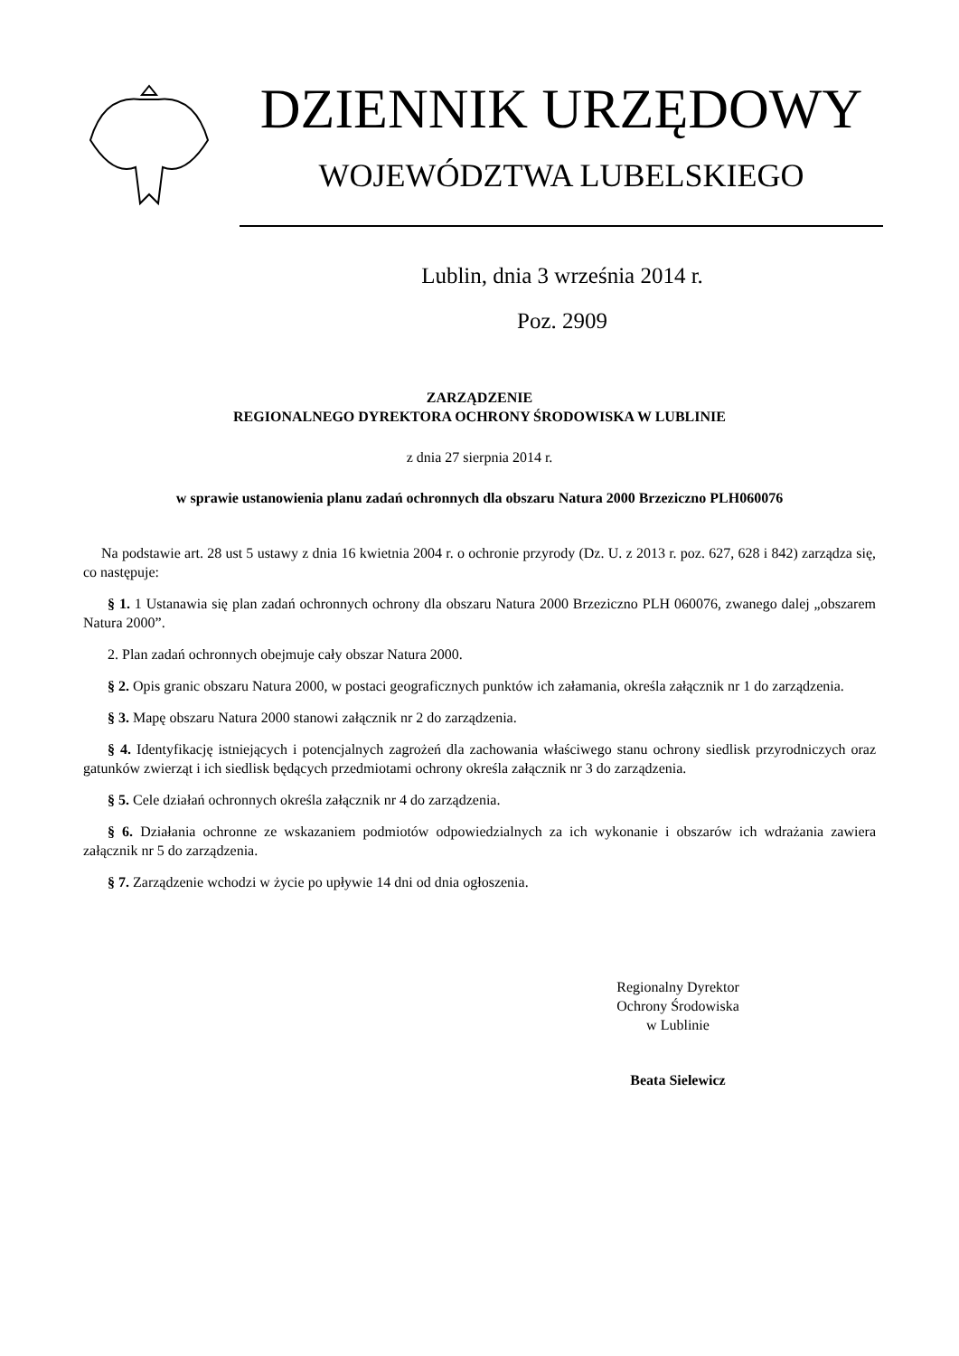DZIENNIK URZĘDOWY
WOJEWÓDZTWA LUBELSKIEGO
Lublin, dnia 3 września 2014 r.
Poz. 2909
ZARZĄDZENIE
REGIONALNEGO DYREKTORA OCHRONY ŚRODOWISKA W LUBLINIE
z dnia 27 sierpnia 2014 r.
w sprawie ustanowienia planu zadań ochronnych dla obszaru Natura 2000 Brzeziczno PLH060076
Na podstawie art. 28 ust 5 ustawy z dnia 16 kwietnia 2004 r. o ochronie przyrody (Dz. U. z 2013 r. poz. 627, 628 i 842) zarządza się, co następuje:
§ 1. 1 Ustanawia się plan zadań ochronnych ochrony dla obszaru Natura 2000 Brzeziczno PLH 060076, zwanego dalej „obszarem Natura 2000”.
2. Plan zadań ochronnych obejmuje cały obszar Natura 2000.
§ 2. Opis granic obszaru Natura 2000, w postaci geograficznych punktów ich załamania, określa załącznik nr 1 do zarządzenia.
§ 3. Mapę obszaru Natura 2000 stanowi załącznik nr 2 do zarządzenia.
§ 4. Identyfikację istniejących i potencjalnych zagrożeń dla zachowania właściwego stanu ochrony siedlisk przyrodniczych oraz gatunków zwierząt i ich siedlisk będących przedmiotami ochrony określa załącznik nr 3 do zarządzenia.
§ 5. Cele działań ochronnych określa załącznik nr 4 do zarządzenia.
§ 6. Działania ochronne ze wskazaniem podmiotów odpowiedzialnych za ich wykonanie i obszarów ich wdrażania zawiera załącznik nr 5 do zarządzenia.
§ 7. Zarządzenie wchodzi w życie po upływie 14 dni od dnia ogłoszenia.
Regionalny Dyrektor
Ochrony Środowiska
w Lublinie
Beata Sielewicz